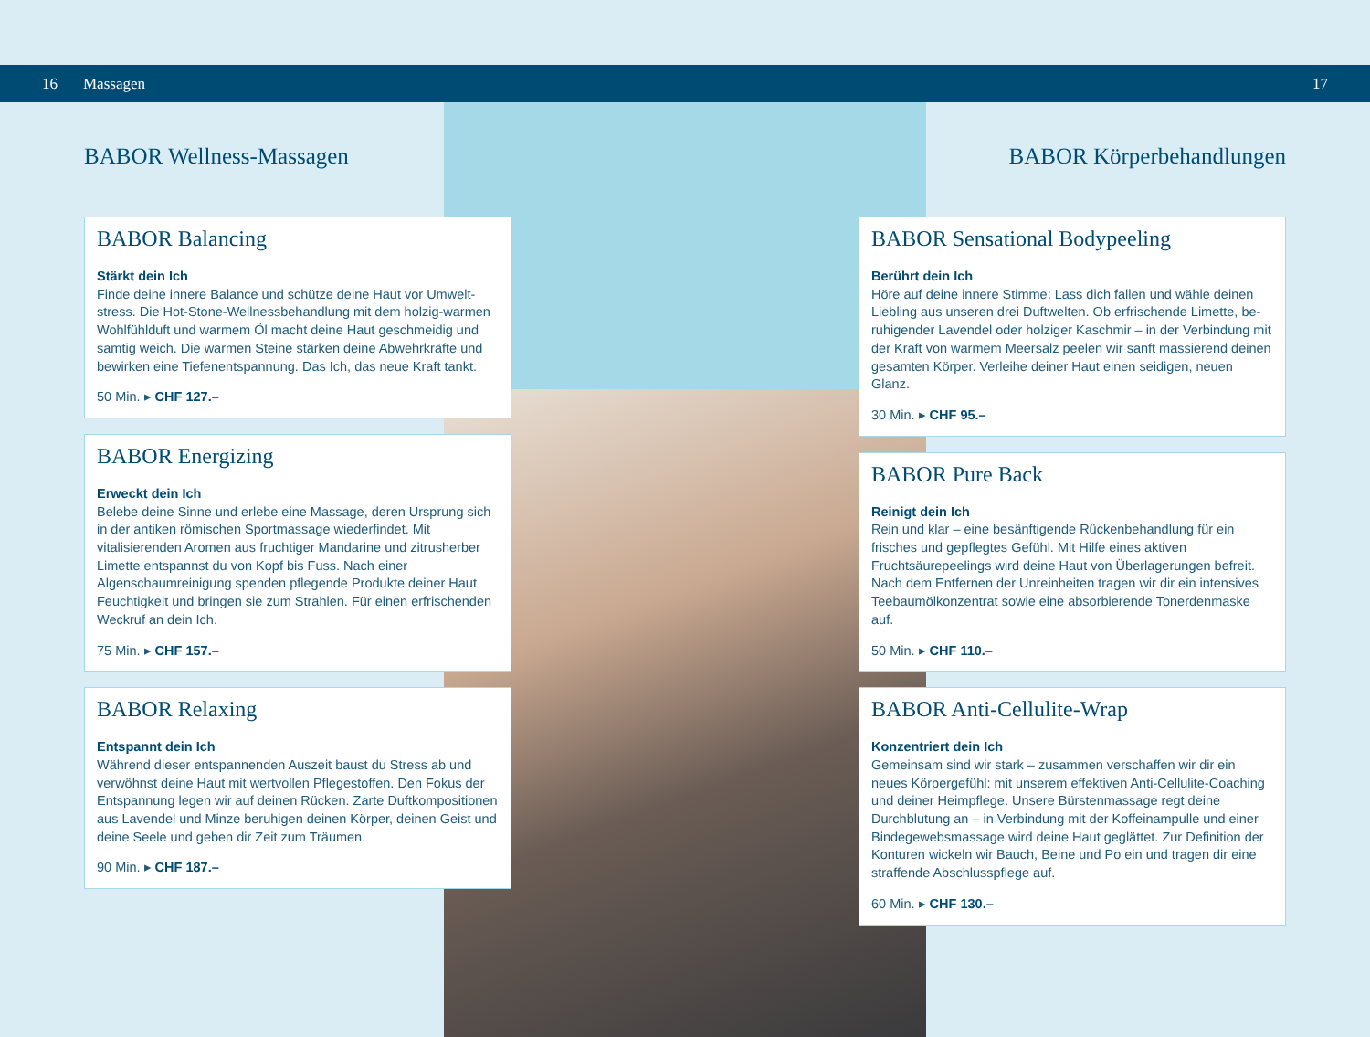16 Massagen 17
BABOR Wellness-Massagen
BABOR Balancing
Stärkt dein Ich
Finde deine innere Balance und schütze deine Haut vor Umwelt­stress. Die Hot-Stone-Wellnessbehandlung mit dem holzig-warmen Wohlfühlduft und warmem Öl macht deine Haut geschmeidig und samtig weich. Die warmen Steine stärken deine Abwehrkräfte und bewirken eine Tiefenentspannung. Das Ich, das neue Kraft tankt.
50 Min. ▸ CHF 127.–
BABOR Energizing
Erweckt dein Ich
Belebe deine Sinne und erlebe eine Massage, deren Ursprung sich in der antiken römischen Sportmassage wiederfindet. Mit vitalisierenden Aromen aus fruchtiger Mandarine und zitrus­herber Limette entspannst du von Kopf bis Fuss. Nach einer Algenschaumreinigung spenden pflegende Produkte deiner Haut Feuchtigkeit und bringen sie zum Strahlen. Für einen erfrischen­den Weckruf an dein Ich.
75 Min. ▸ CHF 157.–
BABOR Relaxing
Entspannt dein Ich
Während dieser entspannenden Auszeit baust du Stress ab und verwöhnst deine Haut mit wertvollen Pflegestoffen. Den Fokus der Entspannung legen wir auf deinen Rücken. Zarte Duftkompositionen aus Lavendel und Minze beruhigen deinen Körper, deinen Geist und deine Seele und geben dir Zeit zum Träumen.
90 Min. ▸ CHF 187.–
BABOR Körperbehandlungen
BABOR Sensational Bodypeeling
Berührt dein Ich
Höre auf deine innere Stimme: Lass dich fallen und wähle deinen Liebling aus unseren drei Duftwelten. Ob erfrischende Limette, be­ruhigender Lavendel oder holziger Kaschmir – in der Verbindung mit der Kraft von warmem Meersalz peelen wir sanft massierend deinen gesamten Körper. Verleihe deiner Haut einen seidigen, neuen Glanz.
30 Min. ▸ CHF 95.–
BABOR Pure Back
Reinigt dein Ich
Rein und klar – eine besänftigende Rückenbehandlung für ein frisches und gepflegtes Gefühl. Mit Hilfe eines aktiven Fruchtsäurepeelings wird deine Haut von Überlagerungen befreit. Nach dem Entfernen der Unreinheiten tragen wir dir ein intensives Teebaumölkonzentrat sowie eine absorbierende Tonerdenmaske auf.
50 Min. ▸ CHF 110.–
BABOR Anti-Cellulite-Wrap
Konzentriert dein Ich
Gemeinsam sind wir stark – zusammen verschaffen wir dir ein neues Körpergefühl: mit unserem effektiven Anti-Cellulite-Coaching und deiner Heimpflege. Unsere Bürstenmassage regt deine Durchblutung an – in Verbindung mit der Koffeinampulle und einer Bindegewebs­massage wird deine Haut geglättet. Zur Definition der Konturen wickeln wir Bauch, Beine und Po ein und tragen dir eine straffende Abschlusspflege auf.
60 Min. ▸ CHF 130.–